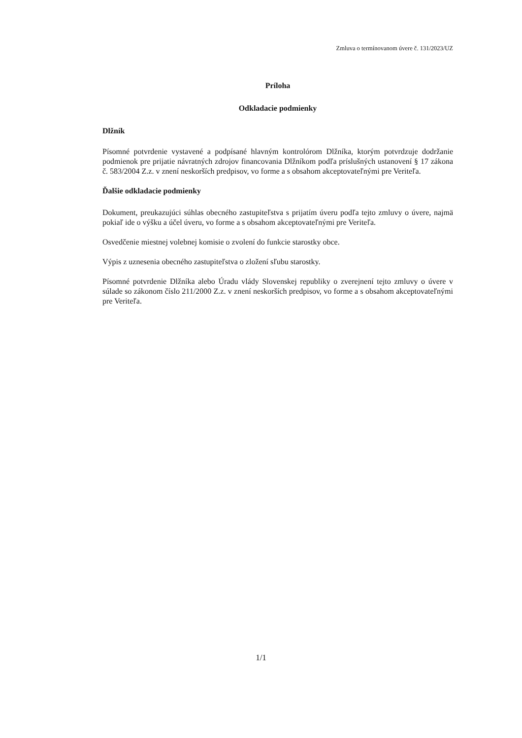Zmluva o termínovanom úvere č. 131/2023/UZ
Príloha
Odkladacie podmienky
Dlžník
Písomné potvrdenie vystavené a podpísané hlavným kontrolórom Dlžníka, ktorým potvrdzuje dodržanie podmienok pre prijatie návratných zdrojov financovania Dlžníkom podľa príslušných ustanovení § 17 zákona č. 583/2004 Z.z. v znení neskorších predpisov, vo forme a s obsahom akceptovateľnými pre Veriteľa.
Ďalšie odkladacie podmienky
Dokument, preukazujúci súhlas obecného zastupiteľstva s prijatím úveru podľa tejto zmluvy o úvere, najmä pokiaľ ide o výšku a účel úveru, vo forme a s obsahom akceptovateľnými pre Veriteľa.
Osvedčenie miestnej volebnej komisie o zvolení do funkcie starostky obce.
Výpis z uznesenia obecného zastupiteľstva o zložení sľubu starostky.
Písomné potvrdenie Dlžníka alebo Úradu vlády Slovenskej republiky o zverejnení tejto zmluvy o úvere v súlade so zákonom číslo 211/2000 Z.z. v znení neskorších predpisov, vo forme a s obsahom akceptovateľnými pre Veriteľa.
1/1